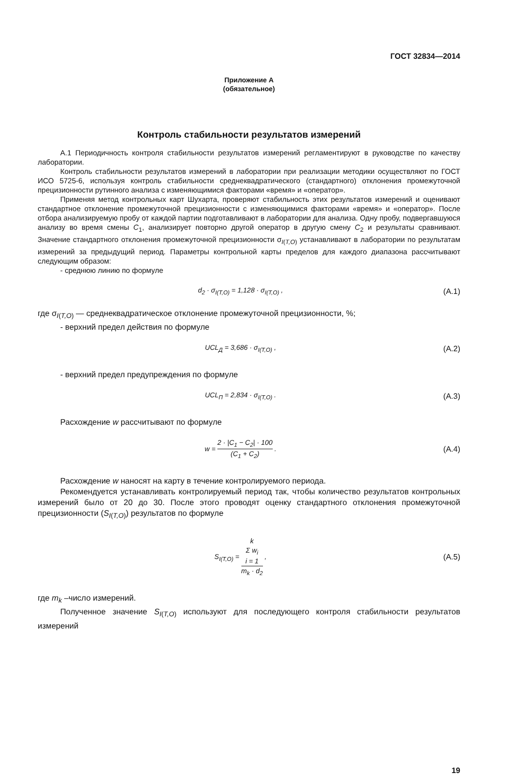ГОСТ 32834—2014
Приложение А
(обязательное)
Контроль стабильности результатов измерений
А.1 Периодичность контроля стабильности результатов измерений регламентируют в руководстве по качеству лаборатории.
Контроль стабильности результатов измерений в лаборатории при реализации методики осуществляют по ГОСТ ИСО 5725-6, используя контроль стабильности среднеквадратического (стандартного) отклонения промежуточной прецизионности рутинного анализа с изменяющимися факторами «время» и «оператор».
Применяя метод контрольных карт Шухарта, проверяют стабильность этих результатов измерений и оценивают стандартное отклонение промежуточной прецизионности с изменяющимися факторами «время» и «оператор». После отбора анализируемую пробу от каждой партии подготавливают в лаборатории для анализа. Одну пробу, подвергавшуюся анализу во время смены C<sub>1</sub>, анализирует повторно другой оператор в другую смену C<sub>2</sub> и результаты сравнивают. Значение стандартного отклонения промежуточной прецизионности σ<sub>I(T,O)</sub> устанавливают в лаборатории по результатам измерений за предыдущий период. Параметры контрольной карты пределов для каждого диапазона рассчитывают следующим образом:
- среднюю линию по формуле
d<sub>2</sub> · σ<sub>I(T,O)</sub> = 1,128 · σ<sub>I(T,O)</sub> ,
(А.1)
где σ<sub>I(T,O)</sub> — среднеквадратическое отклонение промежуточной прецизионности, %;
- верхний предел действия по формуле
UCL<sub>Д</sub> = 3,686 · σ<sub>I(T,O)</sub> , (А.2)
- верхний предел предупреждения по формуле
UCL<sub>П</sub> = 2,834 · σ<sub>I(T,O)</sub> . (А.3)
Расхождение w рассчитывают по формуле
w = 2 · |C<sub>1</sub> − C<sub>2</sub>| · 100 (C<sub>1</sub> + C<sub>2</sub>) .
(А.4)
Расхождение w наносят на карту в течение контролируемого периода.
Рекомендуется устанавливать контролируемый период так, чтобы количество результатов контрольных измерений было от 20 до 30. После этого проводят оценку стандартного отклонения промежуточной прецизионности (S<sub>I(T,O)</sub>) результатов по формуле
S<sub>I(T,O)</sub> = k
Σ w<sub>i</sub>
i = 1 m<sub>k</sub> · d<sub>2</sub> ,
(А.5)
где m<sub>k</sub> –число измерений.
Полученное значение S<sub>I(T,O)</sub> используют для последующего контроля стабильности результатов измерений
19